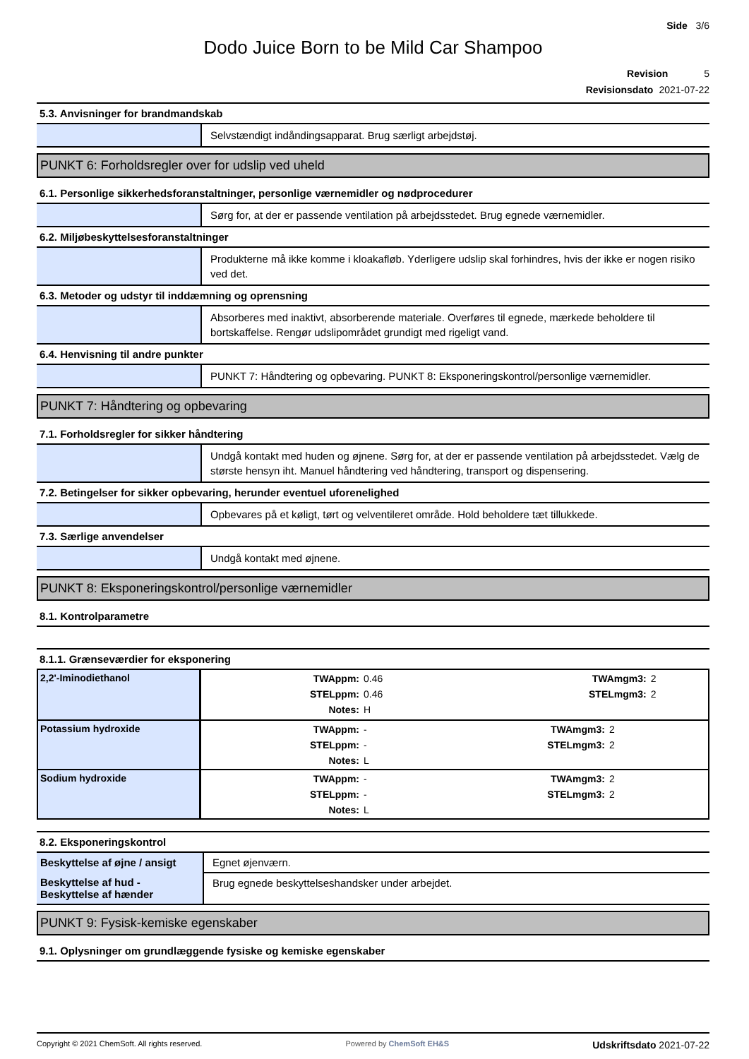Side 3/6
Dodo Juice Born to be Mild Car Shampoo
Revision 5
Revisionsdato 2021-07-22
5.3. Anvisninger for brandmandskab
Selvstændigt indåndingsapparat. Brug særligt arbejdstøj.
PUNKT 6: Forholdsregler over for udslip ved uheld
6.1. Personlige sikkerhedsforanstaltninger, personlige værnemidler og nødprocedurer
Sørg for, at der er passende ventilation på arbejdsstedet. Brug egnede værnemidler.
6.2. Miljøbeskyttelsesforanstaltninger
Produkterne må ikke komme i kloakafløb. Yderligere udslip skal forhindres, hvis der ikke er nogen risiko ved det.
6.3. Metoder og udstyr til inddæmning og oprensning
Absorberes med inaktivt, absorberende materiale. Overføres til egnede, mærkede beholdere til bortskaffelse. Rengør udslipområdet grundigt med rigeligt vand.
6.4. Henvisning til andre punkter
PUNKT 7: Håndtering og opbevaring. PUNKT 8: Eksponeringskontrol/personlige værnemidler.
PUNKT 7: Håndtering og opbevaring
7.1. Forholdsregler for sikker håndtering
Undgå kontakt med huden og øjnene. Sørg for, at der er passende ventilation på arbejdsstedet. Vælg de største hensyn iht. Manuel håndtering ved håndtering, transport og dispensering.
7.2. Betingelser for sikker opbevaring, herunder eventuel uforenelighed
Opbevares på et køligt, tørt og velventileret område. Hold beholdere tæt tillukkede.
7.3. Særlige anvendelser
Undgå kontakt med øjnene.
PUNKT 8: Eksponeringskontrol/personlige værnemidler
8.1. Kontrolparametre
8.1.1. Grænseværdier for eksponering
| 2,2'-Iminodiethanol | / TWAppm: / 0.46 / TWAmgm3: / 2 / / STELppm: / 0.46 / STELmgm3: / 2 / / Notes: / H / / / |
| Potassium hydroxide | / TWAppm: / - / TWAmgm3: / 2 / / STELppm: / - / STELmgm3: / 2 / / Notes: / L / / / |
| Sodium hydroxide | / TWAppm: / - / TWAmgm3: / 2 / / STELppm: / - / STELmgm3: / 2 / / Notes: / L / / / |
8.2. Eksponeringskontrol
| Beskyttelse af øjne / ansigt | Egnet øjenværn. |
| Beskyttelse af hud - Beskyttelse af hænder | Brug egnede beskyttelseshandsker under arbejdet. |
PUNKT 9: Fysisk-kemiske egenskaber
9.1. Oplysninger om grundlæggende fysiske og kemiske egenskaber
Copyright © 2021 ChemSoft. All rights reserved. Powered by ChemSoft EH&S Udskriftsdato 2021-07-22